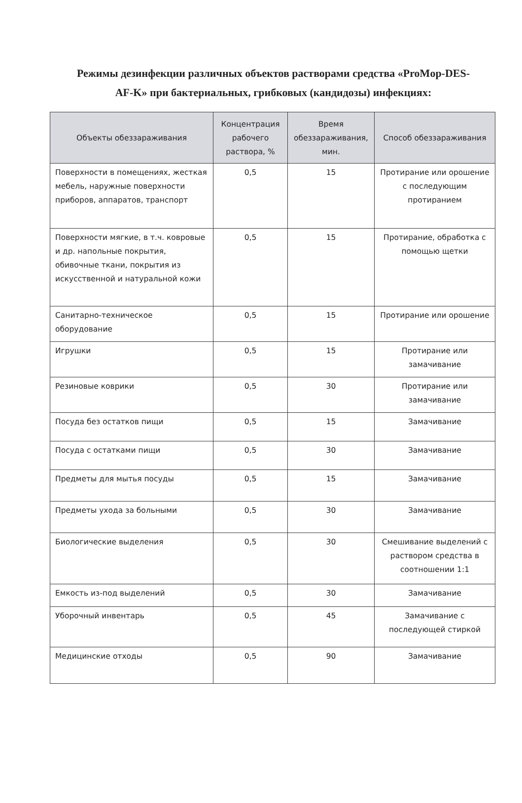Режимы дезинфекции различных объектов растворами средства «ProMop-DES-AF-K» при бактериальных, грибковых (кандидозы) инфекциях:
| Объекты обеззараживания | Концентрация рабочего раствора, % | Время обеззараживания, мин. | Способ обеззараживания |
| --- | --- | --- | --- |
| Поверхности в помещениях, жесткая мебель, наружные поверхности приборов, аппаратов, транспорт | 0,5 | 15 | Протирание или орошение с последующим протиранием |
| Поверхности мягкие, в т.ч. ковровые и др. напольные покрытия, обивочные ткани, покрытия из искусственной и натуральной кожи | 0,5 | 15 | Протирание, обработка с помощью щетки |
| Санитарно-техническое оборудование | 0,5 | 15 | Протирание или орошение |
| Игрушки | 0,5 | 15 | Протирание или замачивание |
| Резиновые коврики | 0,5 | 30 | Протирание или замачивание |
| Посуда без остатков пищи | 0,5 | 15 | Замачивание |
| Посуда с остатками пищи | 0,5 | 30 | Замачивание |
| Предметы для мытья посуды | 0,5 | 15 | Замачивание |
| Предметы ухода за больными | 0,5 | 30 | Замачивание |
| Биологические выделения | 0,5 | 30 | Смешивание выделений с раствором средства в соотношении 1:1 |
| Емкость из-под выделений | 0,5 | 30 | Замачивание |
| Уборочный инвентарь | 0,5 | 45 | Замачивание с последующей стиркой |
| Медицинские отходы | 0,5 | 90 | Замачивание |